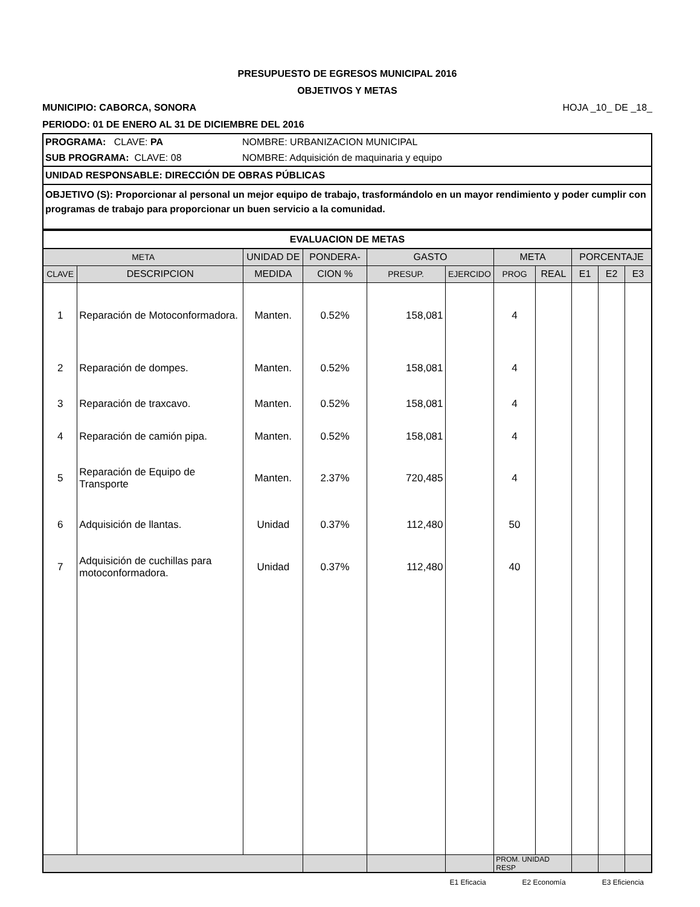PRESUPUESTO DE EGRESOS MUNICIPAL 2016
OBJETIVOS Y METAS
MUNICIPIO: CABORCA, SONORA HOJA _10_ DE _18_
PERIODO: 01 DE ENERO AL 31 DE DICIEMBRE DEL 2016
| PROGRAMA: CLAVE: PA | NOMBRE: URBANIZACION MUNICIPAL |
| SUB PROGRAMA: CLAVE: 08 | NOMBRE: Adquisición de maquinaria y equipo |
| UNIDAD RESPONSABLE: DIRECCIÓN DE OBRAS PÚBLICAS | |
| OBJETIVO (S): Proporcionar al personal un mejor equipo de trabajo, trasformándolo en un mayor rendimiento y poder cumplir con programas de trabajo para proporcionar un buen servicio a la comunidad. | |
| EVALUACION DE METAS | | | | | | | | | | |
| --- | --- | --- | --- | --- | --- | --- | --- | --- | --- | --- |
| META | | UNIDAD DE | PONDERA- | GASTO | | META | | PORCENTAJE | | |
| CLAVE | DESCRIPCION | MEDIDA | CION % | PRESUP. | EJERCIDO | PROG | REAL | E1 | E2 | E3 |
| 1 | Reparación de Motoconformadora. | Manten. | 0.52% | 158,081 | | 4 | | | | |
| 2 | Reparación de dompes. | Manten. | 0.52% | 158,081 | | 4 | | | | |
| 3 | Reparación de traxcavo. | Manten. | 0.52% | 158,081 | | 4 | | | | |
| 4 | Reparación de camión pipa. | Manten. | 0.52% | 158,081 | | 4 | | | | |
| 5 | Reparación de Equipo de Transporte | Manten. | 2.37% | 720,485 | | 4 | | | | |
| 6 | Adquisición de llantas. | Unidad | 0.37% | 112,480 | | 50 | | | | |
| 7 | Adquisición de cuchillas para motoconformadora. | Unidad | 0.37% | 112,480 | | 40 | | | | |
| | | | | | | PROM. UNIDAD RESP | | | | |
E1 Eficacia E2 Economía E3 Eficiencia